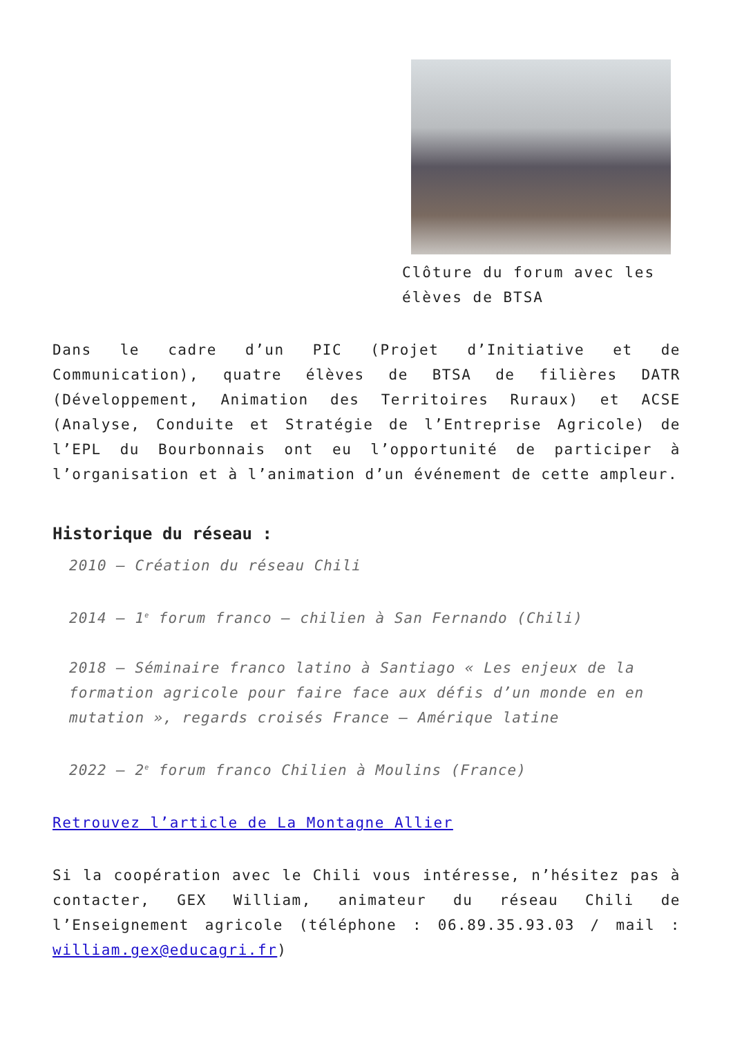Clôture du forum avec les élèves de BTSA
Dans le cadre d’un PIC (Projet d’Initiative et de Communication), quatre élèves de BTSA de filières DATR (Développement, Animation des Territoires Ruraux) et ACSE (Analyse, Conduite et Stratégie de l’Entreprise Agricole) de l’EPL du Bourbonnais ont eu l’opportunité de participer à l’organisation et à l’animation d’un événement de cette ampleur.
Historique du réseau :
2010 – Création du réseau Chili
2014 – 1<sup>e</sup> forum franco – chilien à San Fernando (Chili)
2018 – Séminaire franco latino à Santiago « Les enjeux de la formation agricole pour faire face aux défis d’un monde en en mutation », regards croisés France – Amérique latine
2022 – 2<sup>e</sup> forum franco Chilien à Moulins (France)
Retrouvez l’article de La Montagne Allier
Si la coopération avec le Chili vous intéresse, n’hésitez pas à contacter, GEX William, animateur du réseau Chili de l’Enseignement agricole (téléphone : 06.89.35.93.03 / mail : william.gex@educagri.fr)